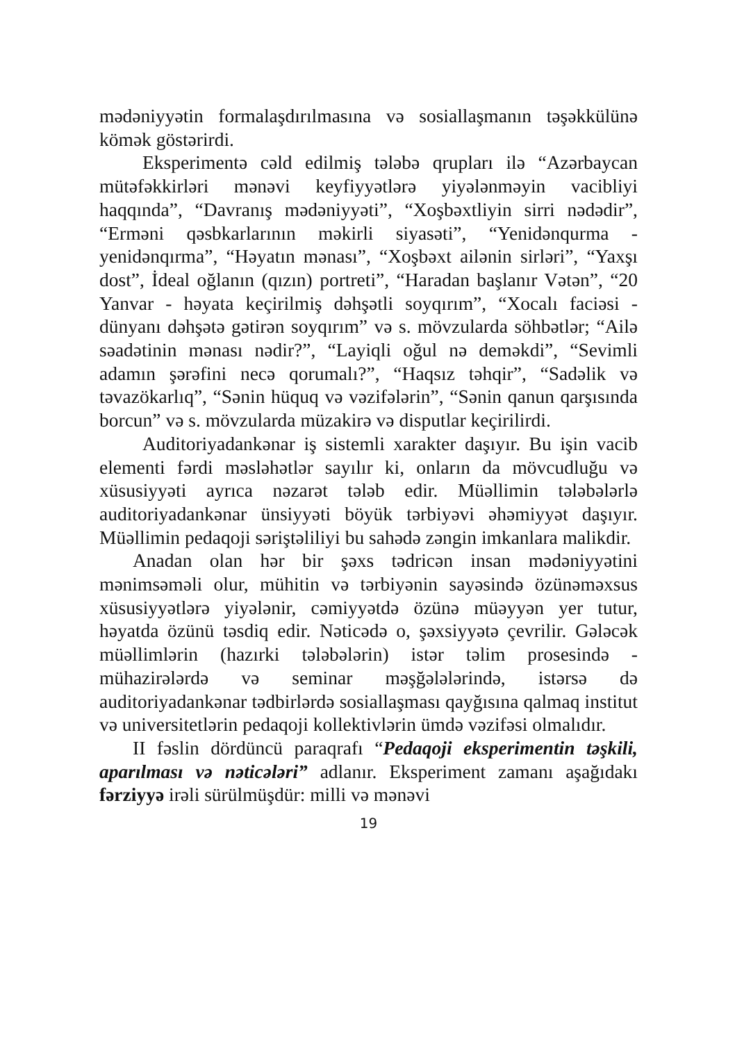mədəniyyətin formalaşdırılmasına və sosiallaşmanın təşəkkülünə kömək göstərirdi.
Eksperimentə cəld edilmiş tələbə qrupları ilə “Azərbaycan mütəfəkkirləri mənəvi keyfiyyətlərə yiyələnməyin vacibliyi haqqında”, “Davranış mədəniyyəti”, “Xoşbəxtliyin sirri nədədir”, “Erməni qəsbkarlarının məkirli siyasəti”, “Yenidənqurma - yenidənqırma”, “Həyatın mənası”, “Xoşbəxt ailənin sirləri”, “Yaxşı dost”, İdeal oğlanın (qızın) portreti”, “Haradan başlanır Vətən”, “20 Yanvar - həyata keçirilmiş dəhşətli soyqırım”, “Xocalı faciəsi - dünyanı dəhşətə gətirən soyqırım” və s. mövzularda söhbətlər; “Ailə səadətinin mənası nədir?”, “Layiqli oğul nə deməkdi”, “Sevimli adamın şərəfini necə qorumalı?”, “Haqsız təhqir”, “Sadəlik və təvazökarlıq”, “Sənin hüquq və vəzifələrin”, “Sənin qanun qarşısında borcun” və s. mövzularda müzakirə və disputlar keçirilirdi.
Auditoriyadankənar iş sistemli xarakter daşıyır. Bu işin vacib elementi fərdi məsləhətlər sayılır ki, onların da mövcudluğu və xüsusiyyəti ayrıca nəzarət tələb edir. Müəllimin tələbələrlə auditoriyadankənar ünsiyyəti böyük tərbiyəvi əhəmiyyət daşıyır. Müəllimin pedaqoji səriştəliliyi bu sahədə zəngin imkanlara malikdir.
Anadan olan hər bir şəxs tədricən insan mədəniyyətini mənimsəməli olur, mühitin və tərbiyənin sayəsində özünəməxsus xüsusiyyətlərə yiyələnir, cəmiyyətdə özünə müəyyən yer tutur, həyatda özünü təsdiq edir. Nəticədə o, şəxsiyyətə çevrilir. Gələcək müəllimlərin (hazırki tələbələrin) istər təlim prosesində - mühazirələrdə və seminar məşğələlərində, istərsə də auditoriyadankənar tədbirlərdə sosiallaşması qayğısına qalmaq institut və universitetlərin pedaqoji kollektivlərin ümdə vəzifəsi olmalıdır.
II fəslin dördüncü paraqrafı “Pedaqoji eksperimentin təşkili, aparılması və nəticələri” adlanır. Eksperiment zamanı aşağıdakı fərziyyə irəli sürülmüşdür: milli və mənəvi
19